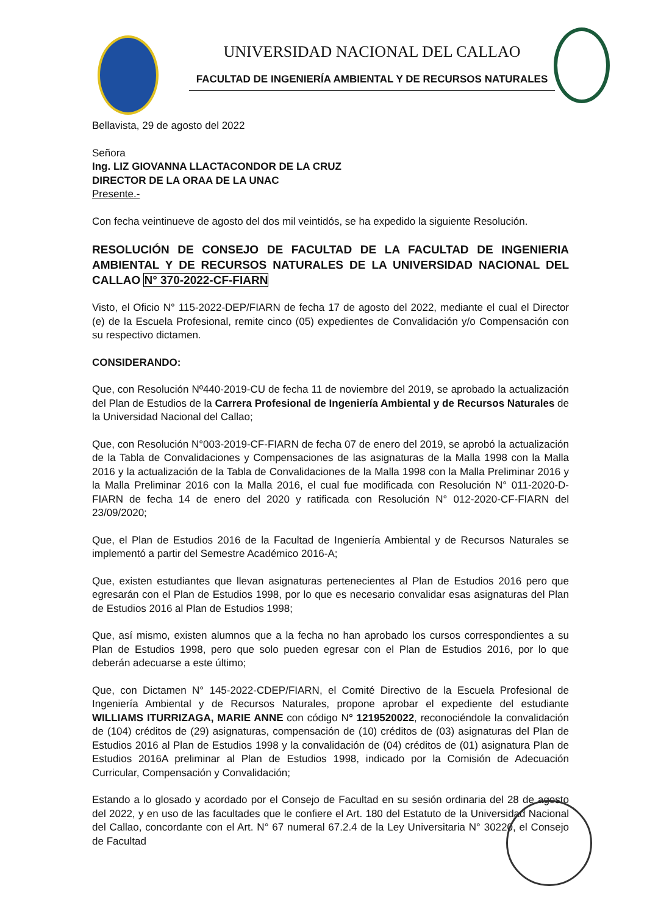UNIVERSIDAD NACIONAL DEL CALLAO
FACULTAD DE INGENIERÍA AMBIENTAL Y DE RECURSOS NATURALES
Bellavista, 29 de agosto del 2022
Señora
Ing. LIZ GIOVANNA LLACTACONDOR DE LA CRUZ
DIRECTOR DE LA ORAA DE LA UNAC
Presente.-
Con fecha veintinueve de agosto del dos mil veintidós, se ha expedido la siguiente Resolución.
RESOLUCIÓN DE CONSEJO DE FACULTAD DE LA FACULTAD DE INGENIERIA AMBIENTAL Y DE RECURSOS NATURALES DE LA UNIVERSIDAD NACIONAL DEL CALLAO N° 370-2022-CF-FIARN
Visto, el Oficio N° 115-2022-DEP/FIARN de fecha 17 de agosto del 2022, mediante el cual el Director (e) de la Escuela Profesional, remite cinco (05) expedientes de Convalidación y/o Compensación con su respectivo dictamen.
CONSIDERANDO:
Que, con Resolución Nº440-2019-CU de fecha 11 de noviembre del 2019, se aprobado la actualización del Plan de Estudios de la Carrera Profesional de Ingeniería Ambiental y de Recursos Naturales de la Universidad Nacional del Callao;
Que, con Resolución N°003-2019-CF-FIARN de fecha 07 de enero del 2019, se aprobó la actualización de la Tabla de Convalidaciones y Compensaciones de las asignaturas de la Malla 1998 con la Malla 2016 y la actualización de la Tabla de Convalidaciones de la Malla 1998 con la Malla Preliminar 2016 y la Malla Preliminar 2016 con la Malla 2016, el cual fue modificada con Resolución N° 011-2020-D-FIARN de fecha 14 de enero del 2020 y ratificada con Resolución N° 012-2020-CF-FIARN del 23/09/2020;
Que, el Plan de Estudios 2016 de la Facultad de Ingeniería Ambiental y de Recursos Naturales se implementó a partir del Semestre Académico 2016-A;
Que, existen estudiantes que llevan asignaturas pertenecientes al Plan de Estudios 2016 pero que egresarán con el Plan de Estudios 1998, por lo que es necesario convalidar esas asignaturas del Plan de Estudios 2016 al Plan de Estudios 1998;
Que, así mismo, existen alumnos que a la fecha no han aprobado los cursos correspondientes a su Plan de Estudios 1998, pero que solo pueden egresar con el Plan de Estudios 2016, por lo que deberán adecuarse a este último;
Que, con Dictamen N° 145-2022-CDEP/FIARN, el Comité Directivo de la Escuela Profesional de Ingeniería Ambiental y de Recursos Naturales, propone aprobar el expediente del estudiante WILLIAMS ITURRIZAGA, MARIE ANNE con código N° 1219520022, reconociéndole la convalidación de (104) créditos de (29) asignaturas, compensación de (10) créditos de (03) asignaturas del Plan de Estudios 2016 al Plan de Estudios 1998 y la convalidación de (04) créditos de (01) asignatura Plan de Estudios 2016A preliminar al Plan de Estudios 1998, indicado por la Comisión de Adecuación Curricular, Compensación y Convalidación;
Estando a lo glosado y acordado por el Consejo de Facultad en su sesión ordinaria del 28 de agosto del 2022, y en uso de las facultades que le confiere el Art. 180 del Estatuto de la Universidad Nacional del Callao, concordante con el Art. N° 67 numeral 67.2.4 de la Ley Universitaria N° 30220, el Consejo de Facultad